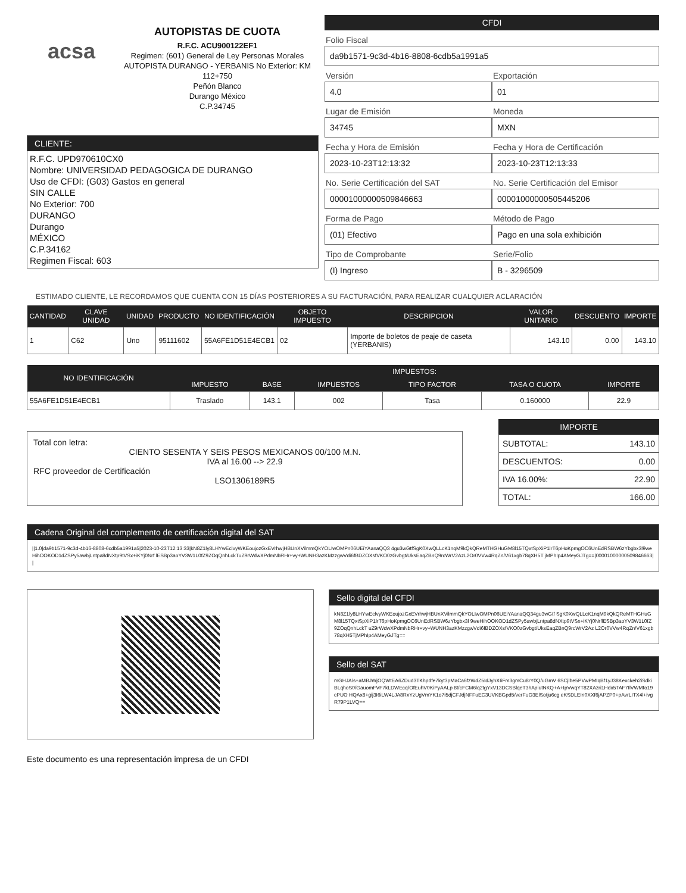acsa
AUTOPISTAS DE CUOTA
R.F.C. ACU900122EF1
Regimen: (601) General de Ley Personas Morales
AUTOPISTA DURANGO - YERBANIS No Exterior: KM 112+750
Peñón Blanco
Durango México
C.P.34745
CLIENTE:
R.F.C. UPD970610CX0
Nombre: UNIVERSIDAD PEDAGOGICA DE DURANGO
Uso de CFDI: (G03) Gastos en general
SIN CALLE
No Exterior: 700
DURANGO
Durango
MÉXICO
C.P.34162
Regimen Fiscal: 603
CFDI
Folio Fiscal
da9b1571-9c3d-4b16-8808-6cdb5a1991a5
Versión
4.0
Exportación
01
Lugar de Emisión
34745
Moneda
MXN
Fecha y Hora de Emisión
2023-10-23T12:13:32
Fecha y Hora de Certificación
2023-10-23T12:13:33
No. Serie Certificación del SAT
00001000000509846663
No. Serie Certificación del Emisor
00001000000505445206
Forma de Pago
(01) Efectivo
Método de Pago
Pago en una sola exhibición
Tipo de Comprobante
(I) Ingreso
Serie/Folio
B - 3296509
ESTIMADO CLIENTE, LE RECORDAMOS QUE CUENTA CON 15 DÍAS POSTERIORES A SU FACTURACIÓN, PARA REALIZAR CUALQUIER ACLARACIÓN
| CANTIDAD | CLAVE UNIDAD | UNIDAD | PRODUCTO | NO IDENTIFICACIÓN | OBJETO IMPUESTO | DESCRIPCION | VALOR UNITARIO | DESCUENTO | IMPORTE |
| --- | --- | --- | --- | --- | --- | --- | --- | --- | --- |
| 1 | C62 | Uno | 95111602 | 55A6FE1D51E4ECB1 | 02 | Importe de boletos de peaje de caseta (YERBANIS) | 143.10 | 0.00 | 143.10 |
| NO IDENTIFICACIÓN | IMPUESTOS: | | | | | |
| --- | --- | --- | --- | --- | --- | --- |
| | IMPUESTO | BASE | IMPUESTOS | TIPO FACTOR | TASA O CUOTA | IMPORTE |
| 55A6FE1D51E4ECB1 | Traslado | 143.1 | 002 | Tasa | 0.160000 | 22.9 |
Total con letra:
CIENTO SESENTA Y SEIS PESOS MEXICANOS 00/100 M.N.
IVA al 16.00 --> 22.9
RFC proveedor de Certificación
LSO1306189R5
IMPORTE
SUBTOTAL: 143.10
DESCUENTOS: 0.00
IVA 16.00%: 22.90
TOTAL: 166.00
Cadena Original del complemento de certificación digital del SAT
||1.0|da9b1571-9c3d-4b16-8808-6cdb5a1991a5|2023-10-23T12:13:33|kN8Z1ly8LHYwEclvyWKEoujozGxEVrhwjHBUnXVilmmQkYOLIwOMPn06UEiYAanaQQ3 4gu3wGtfSgK0XwQLLcK1nqM9kQkQReMTHGHuGM8l15TQxtSpXiP1lrT6pHoKpmgOC6UnEdRSBW6zYbgbx3l9weHihOOKOD1dZSPy5awbjLntpa8dNXtp9tVSx+iKYj0Nrf lESBp3aoYV3W1L0fZ9ZOqQnhLckTuZ9rWdwXPdmNbRHr+vy+WUNH3azKMzzgwVdi6fBDZOXsfVKO0zGvbgt/UksEaqZBnQ9rcWrV2AzL2Or0VVw4RqZn/V61xgb78qXH5T jMPhIp4AMeyGJTg==|00001000000509846663||
Sello digital del CFDI
kN8Z1ly8LHYwEclvyWKEoujozGxEVrhwjHBUnXVilmmQkYOLIwOMPn06UEiYAanaQQ34gu3wGtf SgK0XwQLLcK1nqM9kQkQReMTHGHuGM8l15TQxtSpXiP1lrT6pHoKpmgOC6UnEdRSBW6zYbgbx3l 9weHihOOKOD1dZSPy5awbjLntpa8dNXtp9tVSx+iKYj0NrflESBp3aoYV3W1L0fZ9ZOqQnhLckT uZ9rWdwXPdmNbRHr+vy+WUNH3azKMzzgwVdi6fBDZOXsfVKO0zGvbgt/UksEaqZBnQ9rcWrV2Az L2Or0VVw4RqZn/V61xgb78qXH5TjMPhIp4AMeyGJTg==
Sello del SAT
mGHJA/s+aMBJWjOQWtEA6ZDud3TKhpdfe7kyt3pMaCa6fzWdZ5IdJyhXIiFm3gmCu8rY0Q/uGmV 6SCjlbe5PVwPMIqBf1yJ38Kexckeh2iSdkiBLqhoS0/GauomFVF7kLDWEcq/OfEuhV0KiPyAALp 8t/cFCM6lq2tgYxV13DCSBlqeT3hApiutNKQ+A+IpVwqYT82XAzri1Hdx5TAF7IlVWMfo19cPUO HQAx8+gij3I6iLW4LJA8RxYzUgVmYK1o7i5djCFJdjNFFuEC3UVKBGpd5/verFuO3ElSotju6cg eKSDLEIn0XXf6jAPZP0+pAvrLITX4l+ivgR79P1LVQ==
Este documento es una representación impresa de un CFDI